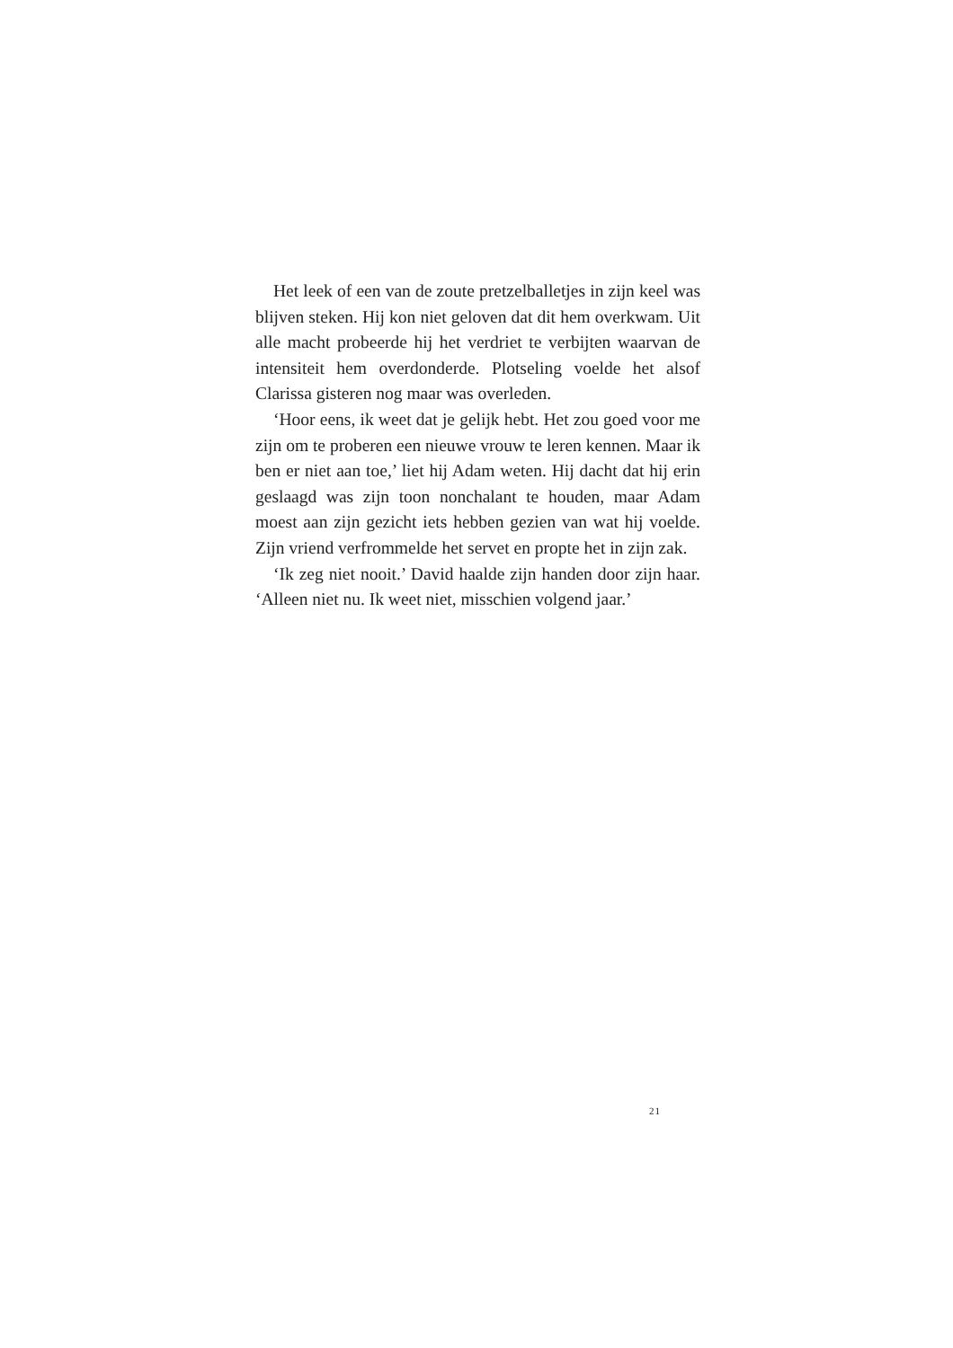Het leek of een van de zoute pretzelballetjes in zijn keel was blijven steken. Hij kon niet geloven dat dit hem overkwam. Uit alle macht probeerde hij het verdriet te verbijten waarvan de intensiteit hem overdonderde. Plotseling voelde het alsof Clarissa gisteren nog maar was overleden.
‘Hoor eens, ik weet dat je gelijk hebt. Het zou goed voor me zijn om te proberen een nieuwe vrouw te leren kennen. Maar ik ben er niet aan toe,’ liet hij Adam weten. Hij dacht dat hij erin geslaagd was zijn toon nonchalant te houden, maar Adam moest aan zijn gezicht iets hebben gezien van wat hij voelde. Zijn vriend verfrommelde het servet en propte het in zijn zak.
‘Ik zeg niet nooit.’ David haalde zijn handen door zijn haar. ‘Alleen niet nu. Ik weet niet, misschien volgend jaar.’
21